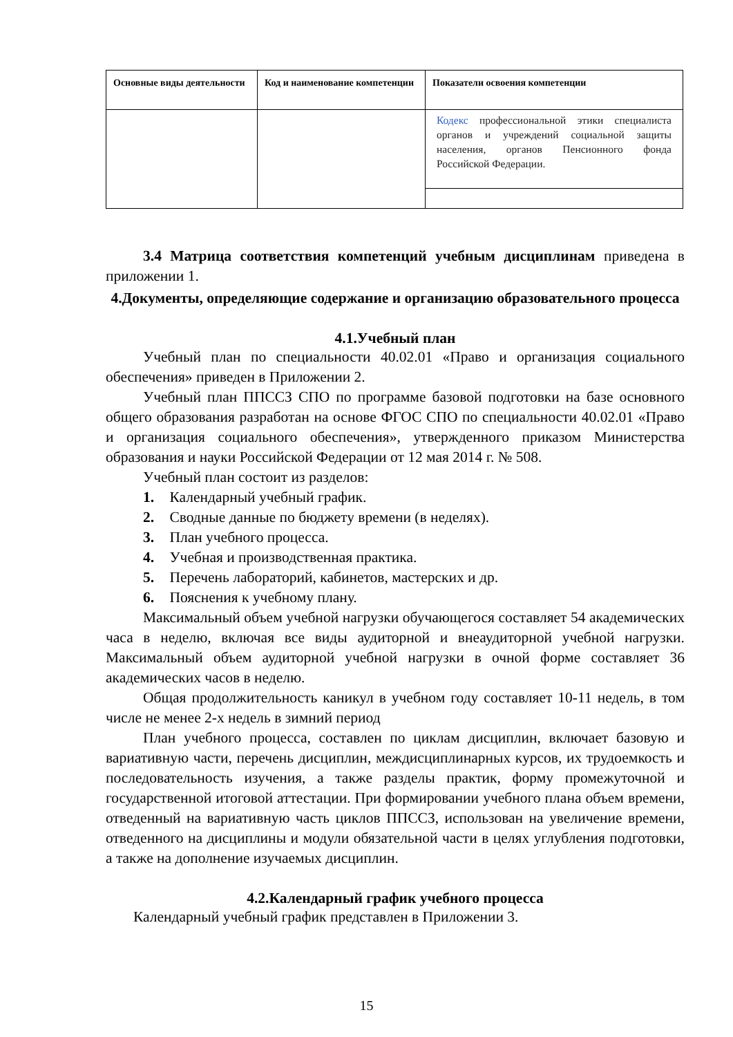| Основные виды деятельности | Код и наименование компетенции | Показатели освоения компетенции |
| --- | --- | --- |
| | | Кодекс профессиональной этики специалиста органов и учреждений социальной защиты населения, органов Пенсионного фонда Российской Федерации. |
3.4 Матрица соответствия компетенций учебным дисциплинам приведена в приложении 1.
4.Документы, определяющие содержание и организацию образовательного процесса
4.1.Учебный план
Учебный план по специальности 40.02.01 «Право и организация социального обеспечения» приведен в Приложении 2.
Учебный план ППССЗ СПО по программе базовой подготовки на базе основного общего образования разработан на основе ФГОС СПО по специальности 40.02.01 «Право и организация социального обеспечения», утвержденного приказом Министерства образования и науки Российской Федерации от 12 мая 2014 г. № 508.
Учебный план состоит из разделов:
1. Календарный учебный график.
2. Сводные данные по бюджету времени (в неделях).
3. План учебного процесса.
4. Учебная и производственная практика.
5. Перечень лабораторий, кабинетов, мастерских и др.
6. Пояснения к учебному плану.
Максимальный объем учебной нагрузки обучающегося составляет 54 академических часа в неделю, включая все виды аудиторной и внеаудиторной учебной нагрузки. Максимальный объем аудиторной учебной нагрузки в очной форме составляет 36 академических часов в неделю.
Общая продолжительность каникул в учебном году составляет 10-11 недель, в том числе не менее 2-х недель в зимний период
План учебного процесса, составлен по циклам дисциплин, включает базовую и вариативную части, перечень дисциплин, междисциплинарных курсов, их трудоемкость и последовательность изучения, а также разделы практик, форму промежуточной и государственной итоговой аттестации. При формировании учебного плана объем времени, отведенный на вариативную часть циклов ППССЗ, использован на увеличение времени, отведенного на дисциплины и модули обязательной части в целях углубления подготовки, а также на дополнение изучаемых дисциплин.
4.2.Календарный график учебного процесса
Календарный учебный график представлен в Приложении 3.
15